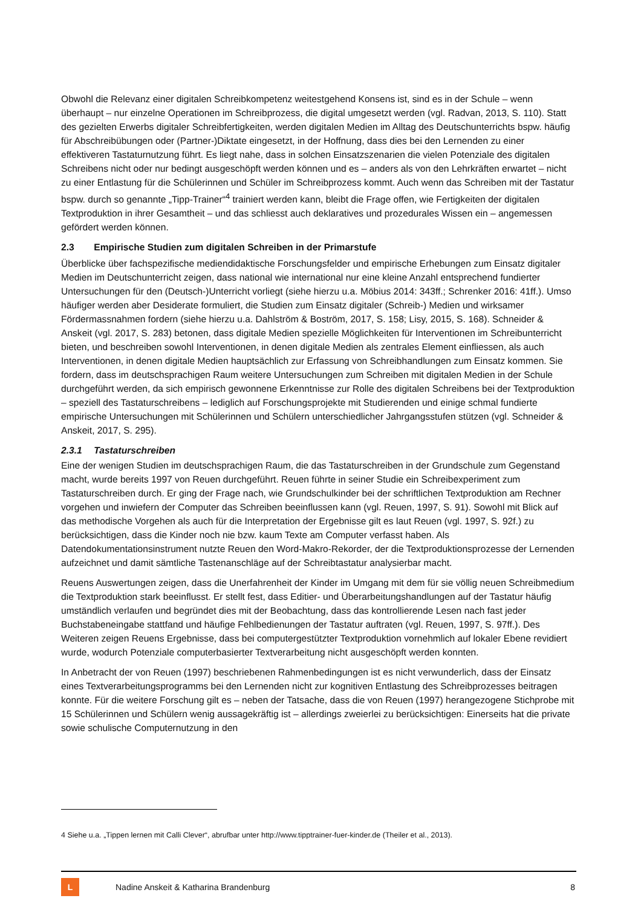Obwohl die Relevanz einer digitalen Schreibkompetenz weitestgehend Konsens ist, sind es in der Schule – wenn überhaupt – nur einzelne Operationen im Schreibprozess, die digital umgesetzt werden (vgl. Radvan, 2013, S. 110). Statt des gezielten Erwerbs digitaler Schreibfertigkeiten, werden digitalen Medien im Alltag des Deutschunterrichts bspw. häufig für Abschreibübungen oder (Partner-)Diktate eingesetzt, in der Hoffnung, dass dies bei den Lernenden zu einer effektiveren Tastaturnutzung führt. Es liegt nahe, dass in solchen Einsatzszenarien die vielen Potenziale des digitalen Schreibens nicht oder nur bedingt ausgeschöpft werden können und es – anders als von den Lehrkräften erwartet – nicht zu einer Entlastung für die Schülerinnen und Schüler im Schreibprozess kommt. Auch wenn das Schreiben mit der Tastatur bspw. durch so genannte „Tipp-Trainer“<sup>4</sup> trainiert werden kann, bleibt die Frage offen, wie Fertigkeiten der digitalen Textproduktion in ihrer Gesamtheit – und das schliesst auch deklaratives und prozedurales Wissen ein – angemessen gefördert werden können.
2.3 Empirische Studien zum digitalen Schreiben in der Primarstufe
Überblicke über fachspezifische mediendidaktische Forschungsfelder und empirische Erhebungen zum Einsatz digitaler Medien im Deutschunterricht zeigen, dass national wie international nur eine kleine Anzahl entsprechend fundierter Untersuchungen für den (Deutsch-)Unterricht vorliegt (siehe hierzu u.a. Möbius 2014: 343ff.; Schrenker 2016: 41ff.). Umso häufiger werden aber Desiderate formuliert, die Studien zum Einsatz digitaler (Schreib-) Medien und wirksamer Fördermassnahmen fordern (siehe hierzu u.a. Dahlström & Boström, 2017, S. 158; Lisy, 2015, S. 168). Schneider & Anskeit (vgl. 2017, S. 283) betonen, dass digitale Medien spezielle Möglichkeiten für Interventionen im Schreibunterricht bieten, und beschreiben sowohl Interventionen, in denen digitale Medien als zentrales Element einfliessen, als auch Interventionen, in denen digitale Medien hauptsächlich zur Erfassung von Schreibhandlungen zum Einsatz kommen. Sie fordern, dass im deutschsprachigen Raum weitere Untersuchungen zum Schreiben mit digitalen Medien in der Schule durchgeführt werden, da sich empirisch gewonnene Erkenntnisse zur Rolle des digitalen Schreibens bei der Textproduktion – speziell des Tastaturschreibens – lediglich auf Forschungsprojekte mit Studierenden und einige schmal fundierte empirische Untersuchungen mit Schülerinnen und Schülern unterschiedlicher Jahrgangsstufen stützen (vgl. Schneider & Anskeit, 2017, S. 295).
2.3.1 Tastaturschreiben
Eine der wenigen Studien im deutschsprachigen Raum, die das Tastaturschreiben in der Grundschule zum Gegenstand macht, wurde bereits 1997 von Reuen durchgeführt. Reuen führte in seiner Studie ein Schreibexperiment zum Tastaturschreiben durch. Er ging der Frage nach, wie Grundschulkinder bei der schriftlichen Textproduktion am Rechner vorgehen und inwiefern der Computer das Schreiben beeinflussen kann (vgl. Reuen, 1997, S. 91). Sowohl mit Blick auf das methodische Vorgehen als auch für die Interpretation der Ergebnisse gilt es laut Reuen (vgl. 1997, S. 92f.) zu berücksichtigen, dass die Kinder noch nie bzw. kaum Texte am Computer verfasst haben. Als Datendokumentationsinstrument nutzte Reuen den Word-Makro-Rekorder, der die Textproduktionsprozesse der Lernenden aufzeichnet und damit sämtliche Tastenanschläge auf der Schreibtastatur analysierbar macht.
Reuens Auswertungen zeigen, dass die Unerfahrenheit der Kinder im Umgang mit dem für sie völlig neuen Schreibmedium die Textproduktion stark beeinflusst. Er stellt fest, dass Editier- und Überarbeitungshandlungen auf der Tastatur häufig umständlich verlaufen und begründet dies mit der Beobachtung, dass das kontrollierende Lesen nach fast jeder Buchstabeneingabe stattfand und häufige Fehlbedienungen der Tastatur auftraten (vgl. Reuen, 1997, S. 97ff.). Des Weiteren zeigen Reuens Ergebnisse, dass bei computergestützter Textproduktion vornehmlich auf lokaler Ebene revidiert wurde, wodurch Potenziale computerbasierter Textverarbeitung nicht ausgeschöpft werden konnten.
In Anbetracht der von Reuen (1997) beschriebenen Rahmenbedingungen ist es nicht verwunderlich, dass der Einsatz eines Textverarbeitungsprogramms bei den Lernenden nicht zur kognitiven Entlastung des Schreibprozesses beitragen konnte. Für die weitere Forschung gilt es – neben der Tatsache, dass die von Reuen (1997) herangezogene Stichprobe mit 15 Schülerinnen und Schülern wenig aussagekräftig ist – allerdings zweierlei zu berücksichtigen: Einerseits hat die private sowie schulische Computernutzung in den
4 Siehe u.a. „Tippen lernen mit Calli Clever“, abrufbar unter http://www.tipptrainer-fuer-kinder.de (Theiler et al., 2013).
L
Nadine Anskeit & Katharina Brandenburg
8